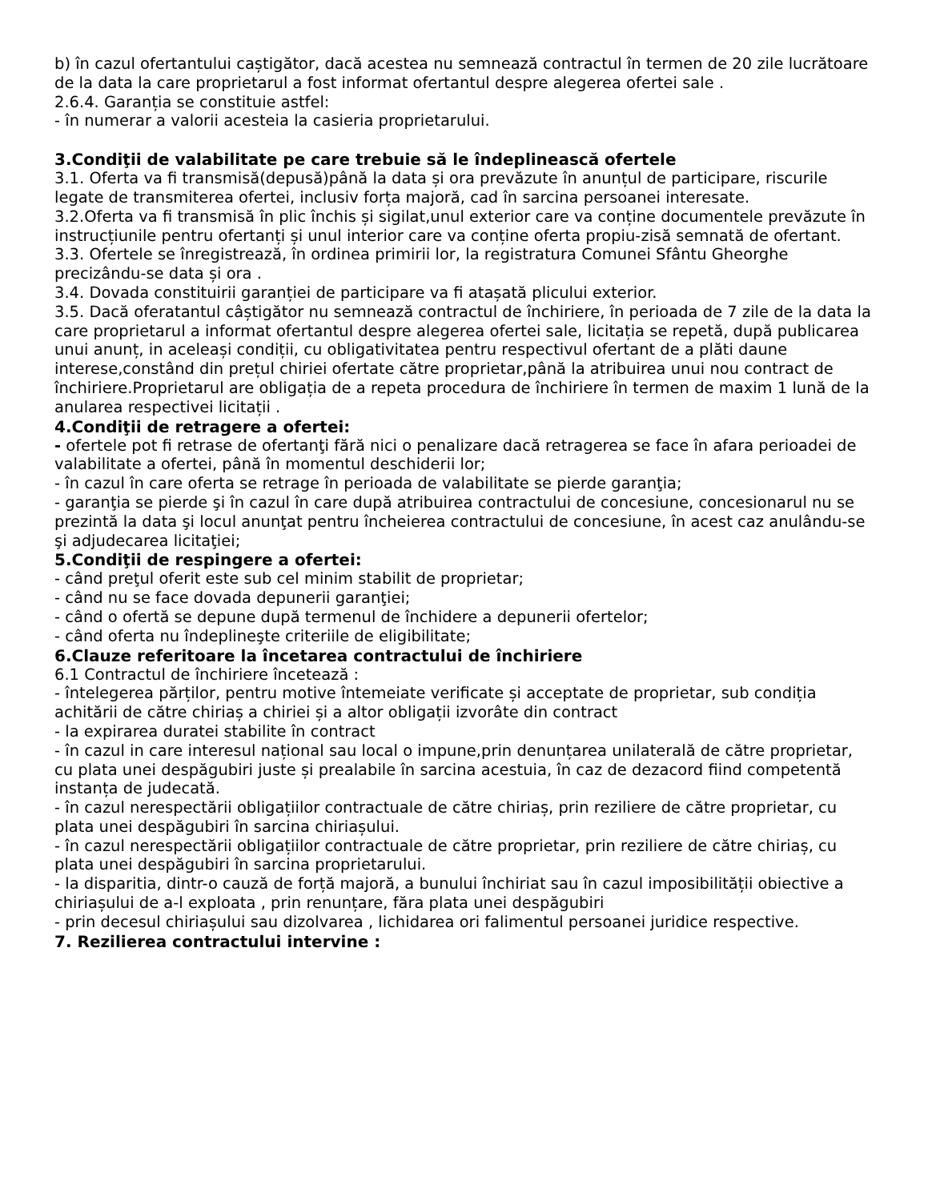b) în cazul ofertantului caștigător, dacă acestea nu semnează contractul în termen de 20 zile lucrătoare de la data la care proprietarul a fost informat ofertantul despre alegerea ofertei sale .
2.6.4. Garanția se constituie astfel:
- în numerar a valorii acesteia la casieria proprietarului.
3.Condiţii de valabilitate pe care trebuie să le îndeplinească ofertele
3.1. Oferta va fi transmisă(depusă)până la data și ora prevăzute în anunțul de participare, riscurile legate de transmiterea ofertei, inclusiv forța majoră, cad în sarcina persoanei interesate.
3.2.Oferta va fi transmisă în plic închis și sigilat,unul exterior care va conține documentele prevăzute în instrucțiunile pentru ofertanți și unul interior care va conține oferta propiu-zisă semnată de ofertant.
3.3. Ofertele se înregistrează, în ordinea primirii lor, la registratura Comunei Sfântu Gheorghe precizându-se data și ora .
3.4. Dovada constituirii garanției de participare va fi atașată plicului exterior.
3.5. Dacă oferatantul câștigător nu semnează contractul de închiriere, în perioada de 7 zile de la data la care proprietarul a informat ofertantul despre alegerea ofertei sale, licitația se repetă, după publicarea unui anunț, in aceleași condiții, cu obligativitatea pentru respectivul ofertant de a plăti daune interese,constând din prețul chiriei ofertate către proprietar,până la atribuirea unui nou contract de închiriere.Proprietarul are obligația de a repeta procedura de închiriere în termen de maxim 1 lună de la anularea respectivei licitații .
4.Condiţii de retragere a ofertei:
- ofertele pot fi retrase de ofertanţi fără nici o penalizare dacă retragerea se face în afara perioadei de valabilitate a ofertei, până în momentul deschiderii lor;
- în cazul în care oferta se retrage în perioada de valabilitate se pierde garanţia;
- garanţia se pierde şi în cazul în care după atribuirea contractului de concesiune, concesionarul nu se prezintă la data şi locul anunţat pentru încheierea contractului de concesiune, în acest caz anulându-se şi adjudecarea licitaţiei;
5.Condiţii de respingere a ofertei:
- când preţul oferit este sub cel minim stabilit de proprietar;
- când nu se face dovada depunerii garanţiei;
- când o ofertă se depune după termenul de închidere a depunerii ofertelor;
- când oferta nu îndeplineşte criteriile de eligibilitate;
6.Clauze referitoare la încetarea contractului de închiriere
6.1 Contractul de închiriere încetează :
- întelegerea părților, pentru motive întemeiate verificate și acceptate de proprietar, sub condiția achitării de către chiriaș a chiriei și a altor obligații izvorâte din contract
- la expirarea duratei stabilite în contract
- în cazul in care interesul național sau local o impune,prin denunțarea unilaterală de către proprietar, cu plata unei despăgubiri juste și prealabile în sarcina acestuia, în caz de dezacord fiind competentă instanța de judecată.
- în cazul nerespectării obligațiilor contractuale de către chiriaș, prin reziliere de către proprietar, cu plata unei despăgubiri în sarcina chiriașului.
- în cazul nerespectării obligațiilor contractuale de către proprietar, prin reziliere de către chiriaș, cu plata unei despăgubiri în sarcina proprietarului.
- la disparitia, dintr-o cauză de forță majoră, a bunului închiriat sau în cazul imposibilității obiective a chiriașului de a-l exploata , prin renunțare, făra plata unei despăgubiri
- prin decesul chiriașului sau dizolvarea , lichidarea ori falimentul persoanei juridice respective.
7. Rezilierea contractului intervine :